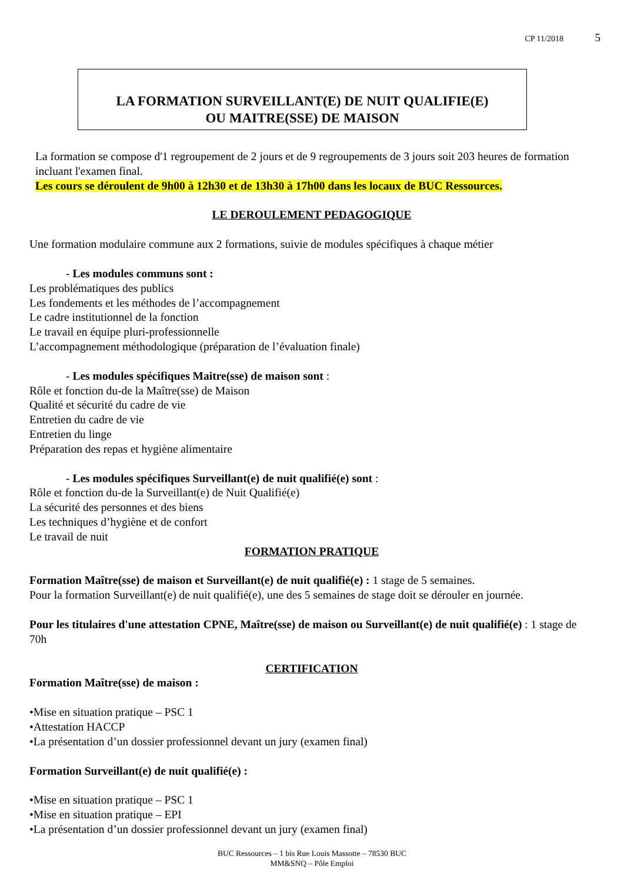CP 11/2018 5
LA FORMATION SURVEILLANT(E) DE NUIT QUALIFIE(E)
OU MAITRE(SSE) DE MAISON
La formation se compose d'1 regroupement de 2 jours et de 9 regroupements de 3 jours soit 203 heures de formation incluant l'examen final.
Les cours se déroulent de 9h00 à 12h30 et de 13h30 à 17h00 dans les locaux de BUC Ressources.
LE DEROULEMENT PEDAGOGIQUE
Une formation modulaire commune aux 2 formations, suivie de modules spécifiques à chaque métier
- Les modules communs sont :
Les problématiques des publics
Les fondements et les méthodes de l’accompagnement
Le cadre institutionnel de la fonction
Le travail en équipe pluri-professionnelle
L’accompagnement méthodologique (préparation de l’évaluation finale)
- Les modules spécifiques Maitre(sse) de maison sont :
Rôle et fonction du-de la Maître(sse) de Maison
Qualité et sécurité du cadre de vie
Entretien du cadre de vie
Entretien du linge
Préparation des repas et hygiène alimentaire
- Les modules spécifiques Surveillant(e) de nuit qualifié(e) sont :
Rôle et fonction du-de la Surveillant(e) de Nuit Qualifié(e)
La sécurité des personnes et des biens
Les techniques d’hygiène et de confort
Le travail de nuit
FORMATION PRATIQUE
Formation Maître(sse) de maison et Surveillant(e) de nuit qualifié(e) : 1 stage de 5 semaines.
Pour la formation Surveillant(e) de nuit qualifié(e), une des 5 semaines de stage doit se dérouler en journée.
Pour les titulaires d'une attestation CPNE, Maître(sse) de maison ou Surveillant(e) de nuit qualifié(e) : 1 stage de 70h
CERTIFICATION
Formation Maître(sse) de maison :
•Mise en situation pratique – PSC 1
•Attestation HACCP
•La présentation d’un dossier professionnel devant un jury (examen final)
Formation Surveillant(e) de nuit qualifié(e) :
•Mise en situation pratique – PSC 1
•Mise en situation pratique – EPI
•La présentation d’un dossier professionnel devant un jury (examen final)
BUC Ressources – 1 bis Rue Louis Massotte – 78530 BUC
MM&SNQ – Pôle Emploi